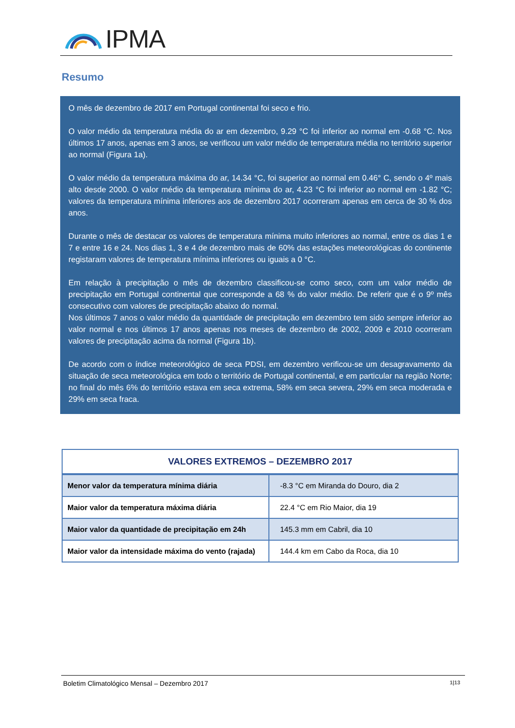IPMA
Resumo
O mês de dezembro de 2017 em Portugal continental foi seco e frio.
O valor médio da temperatura média do ar em dezembro, 9.29 °C foi inferior ao normal em -0.68 °C. Nos últimos 17 anos, apenas em 3 anos, se verificou um valor médio de temperatura média no território superior ao normal (Figura 1a).
O valor médio da temperatura máxima do ar, 14.34 °C, foi superior ao normal em 0.46° C, sendo o 4º mais alto desde 2000. O valor médio da temperatura mínima do ar, 4.23 °C foi inferior ao normal em -1.82 °C; valores da temperatura mínima inferiores aos de dezembro 2017 ocorreram apenas em cerca de 30 % dos anos.
Durante o mês de destacar os valores de temperatura mínima muito inferiores ao normal, entre os dias 1 e 7 e entre 16 e 24. Nos dias 1, 3 e 4 de dezembro mais de 60% das estações meteorológicas do continente registaram valores de temperatura mínima inferiores ou iguais a 0 °C.
Em relação à precipitação o mês de dezembro classificou-se como seco, com um valor médio de precipitação em Portugal continental que corresponde a 68 % do valor médio. De referir que é o 9º mês consecutivo com valores de precipitação abaixo do normal.
Nos últimos 7 anos o valor médio da quantidade de precipitação em dezembro tem sido sempre inferior ao valor normal e nos últimos 17 anos apenas nos meses de dezembro de 2002, 2009 e 2010 ocorreram valores de precipitação acima da normal (Figura 1b).
De acordo com o índice meteorológico de seca PDSI, em dezembro verificou-se um desagravamento da situação de seca meteorológica em todo o território de Portugal continental, e em particular na região Norte; no final do mês 6% do território estava em seca extrema, 58% em seca severa, 29% em seca moderada e 29% em seca fraca.
| VALORES EXTREMOS – DEZEMBRO 2017 | |
| --- | --- |
| Menor valor da temperatura mínima diária | -8.3 °C em Miranda do Douro, dia 2 |
| Maior valor da temperatura máxima diária | 22.4 °C em Rio Maior, dia 19 |
| Maior valor da quantidade de precipitação em 24h | 145.3 mm em Cabril, dia 10 |
| Maior valor da intensidade máxima do vento (rajada) | 144.4 km em Cabo da Roca, dia 10 |
Boletim Climatológico Mensal – Dezembro 2017 1|13